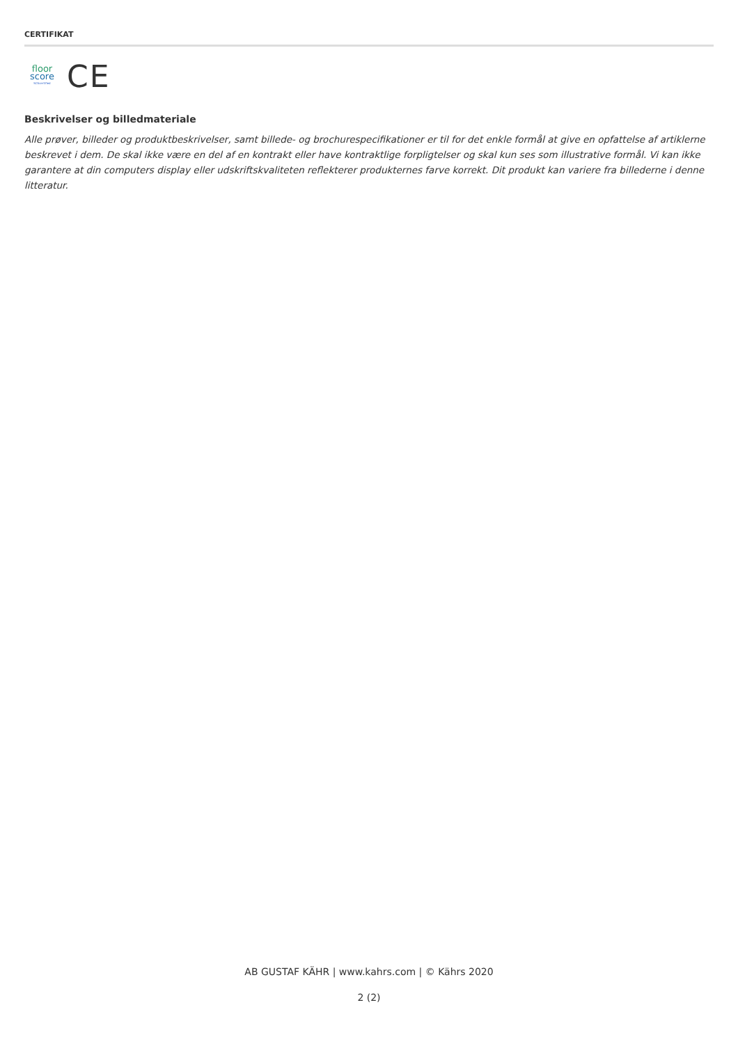CERTIFIKAT
floor
score
SCScertified
CE
Beskrivelser og billedmateriale
Alle prøver, billeder og produktbeskrivelser, samt billede- og brochurespecifikationer er til for det enkle formål at give en opfattelse af artiklerne beskrevet i dem. De skal ikke være en del af en kontrakt eller have kontraktlige forpligtelser og skal kun ses som illustrative formål. Vi kan ikke garantere at din computers display eller udskriftskvaliteten reflekterer produkternes farve korrekt. Dit produkt kan variere fra billederne i denne litteratur.
AB GUSTAF KÄHR | www.kahrs.com | © Kährs 2020
2 (2)